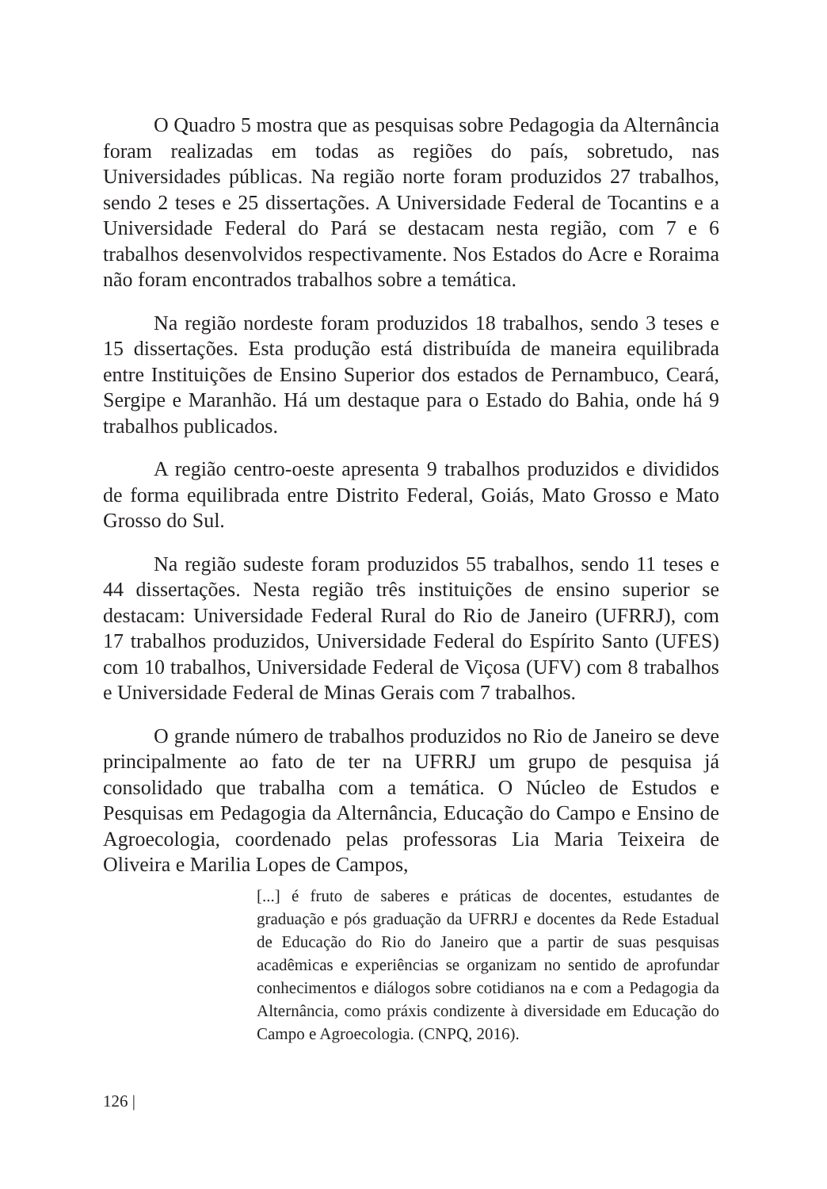O Quadro 5 mostra que as pesquisas sobre Pedagogia da Alternância foram realizadas em todas as regiões do país, sobretudo, nas Universidades públicas. Na região norte foram produzidos 27 trabalhos, sendo 2 teses e 25 dissertações. A Universidade Federal de Tocantins e a Universidade Federal do Pará se destacam nesta região, com 7 e 6 trabalhos desenvolvidos respectivamente. Nos Estados do Acre e Roraima não foram encontrados trabalhos sobre a temática.
Na região nordeste foram produzidos 18 trabalhos, sendo 3 teses e 15 dissertações. Esta produção está distribuída de maneira equilibrada entre Instituições de Ensino Superior dos estados de Pernambuco, Ceará, Sergipe e Maranhão. Há um destaque para o Estado do Bahia, onde há 9 trabalhos publicados.
A região centro-oeste apresenta 9 trabalhos produzidos e divididos de forma equilibrada entre Distrito Federal, Goiás, Mato Grosso e Mato Grosso do Sul.
Na região sudeste foram produzidos 55 trabalhos, sendo 11 teses e 44 dissertações. Nesta região três instituições de ensino superior se destacam: Universidade Federal Rural do Rio de Janeiro (UFRRJ), com 17 trabalhos produzidos, Universidade Federal do Espírito Santo (UFES) com 10 trabalhos, Universidade Federal de Viçosa (UFV) com 8 trabalhos e Universidade Federal de Minas Gerais com 7 trabalhos.
O grande número de trabalhos produzidos no Rio de Janeiro se deve principalmente ao fato de ter na UFRRJ um grupo de pesquisa já consolidado que trabalha com a temática. O Núcleo de Estudos e Pesquisas em Pedagogia da Alternância, Educação do Campo e Ensino de Agroecologia, coordenado pelas professoras Lia Maria Teixeira de Oliveira e Marilia Lopes de Campos,
[...] é fruto de saberes e práticas de docentes, estudantes de graduação e pós graduação da UFRRJ e docentes da Rede Estadual de Educação do Rio do Janeiro que a partir de suas pesquisas acadêmicas e experiências se organizam no sentido de aprofundar conhecimentos e diálogos sobre cotidianos na e com a Pedagogia da Alternância, como práxis condizente à diversidade em Educação do Campo e Agroecologia. (CNPQ, 2016).
126 |